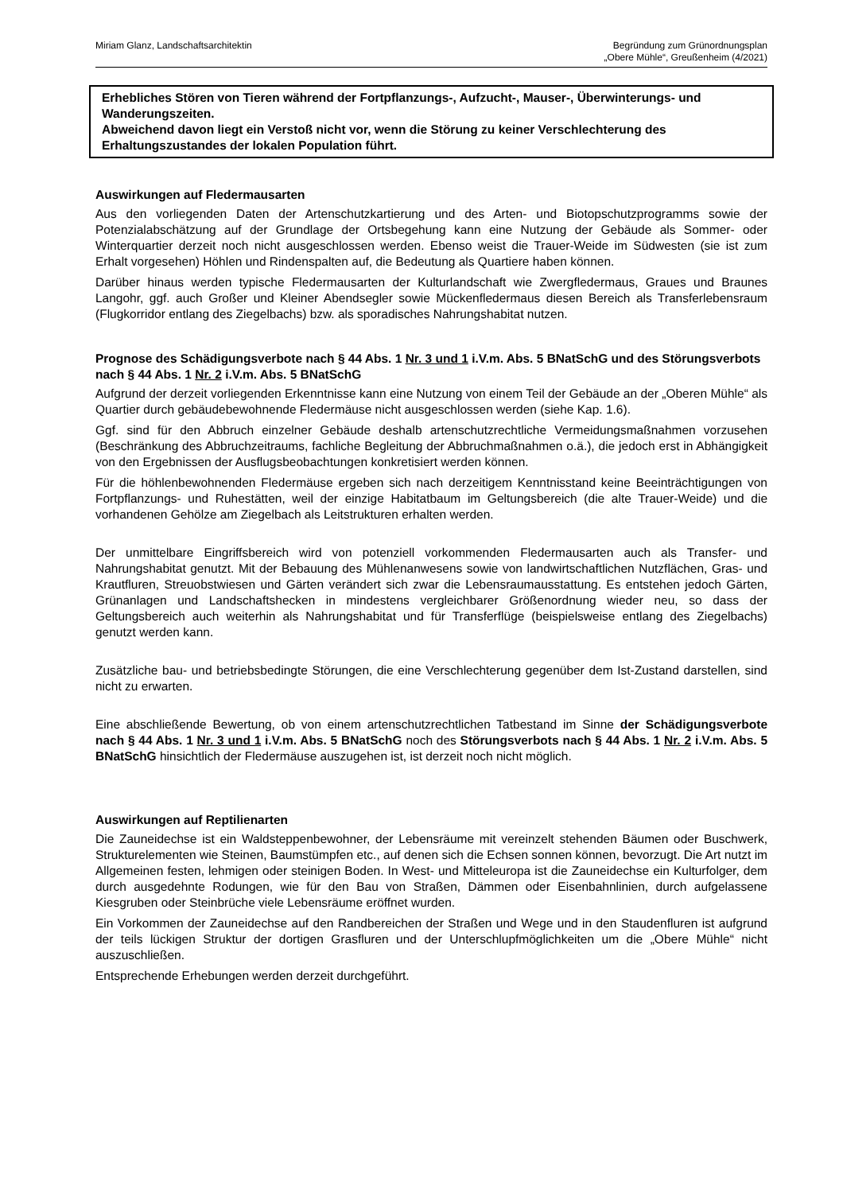Miriam Glanz, Landschaftsarchitektin
Begründung zum Grünordnungsplan
„Obere Mühle“, Greußenheim (4/2021)
Erhebliches Stören von Tieren während der Fortpflanzungs-, Aufzucht-, Mauser-, Überwinterungs- und Wanderungszeiten.
Abweichend davon liegt ein Verstoß nicht vor, wenn die Störung zu keiner Verschlechterung des Erhaltungszustandes der lokalen Population führt.
Auswirkungen auf Fledermausarten
Aus den vorliegenden Daten der Artenschutzkartierung und des Arten- und Biotopschutzprogramms sowie der Potenzialabschätzung auf der Grundlage der Ortsbegehung kann eine Nutzung der Gebäude als Sommer- oder Winterquartier derzeit noch nicht ausgeschlossen werden. Ebenso weist die Trauer-Weide im Südwesten (sie ist zum Erhalt vorgesehen) Höhlen und Rindenspalten auf, die Bedeutung als Quartiere haben können.
Darüber hinaus werden typische Fledermausarten der Kulturlandschaft wie Zwergfledermaus, Graues und Braunes Langohr, ggf. auch Großer und Kleiner Abendsegler sowie Mückenfledermaus diesen Bereich als Transferlebensraum (Flugkorridor entlang des Ziegelbachs) bzw. als sporadisches Nahrungshabitat nutzen.
Prognose des Schädigungsverbote nach § 44 Abs. 1 Nr. 3 und 1 i.V.m. Abs. 5 BNatSchG und des Störungsverbots nach § 44 Abs. 1 Nr. 2 i.V.m. Abs. 5 BNatSchG
Aufgrund der derzeit vorliegenden Erkenntnisse kann eine Nutzung von einem Teil der Gebäude an der „Oberen Mühle“ als Quartier durch gebäudebewohnende Fledermäuse nicht ausgeschlossen werden (siehe Kap. 1.6).
Ggf. sind für den Abbruch einzelner Gebäude deshalb artenschutzrechtliche Vermeidungsmaßnahmen vorzusehen (Beschränkung des Abbruchzeitraums, fachliche Begleitung der Abbruchmaßnahmen o.ä.), die jedoch erst in Abhängigkeit von den Ergebnissen der Ausflugsbeobachtungen konkretisiert werden können.
Für die höhlenbewohnenden Fledermäuse ergeben sich nach derzeitigem Kenntnisstand keine Beeinträchtigungen von Fortpflanzungs- und Ruhestätten, weil der einzige Habitatbaum im Geltungsbereich (die alte Trauer-Weide) und die vorhandenen Gehölze am Ziegelbach als Leitstrukturen erhalten werden.
Der unmittelbare Eingriffsbereich wird von potenziell vorkommenden Fledermausarten auch als Transfer- und Nahrungshabitat genutzt. Mit der Bebauung des Mühlenanwesens sowie von landwirtschaftlichen Nutzflächen, Gras- und Krautfluren, Streuobstwiesen und Gärten verändert sich zwar die Lebensraumausstattung. Es entstehen jedoch Gärten, Grünanlagen und Landschaftshecken in mindestens vergleichbarer Größenordnung wieder neu, so dass der Geltungsbereich auch weiterhin als Nahrungshabitat und für Transferflüge (beispielsweise entlang des Ziegelbachs) genutzt werden kann.
Zusätzliche bau- und betriebsbedingte Störungen, die eine Verschlechterung gegenüber dem Ist-Zustand darstellen, sind nicht zu erwarten.
Eine abschließende Bewertung, ob von einem artenschutzrechtlichen Tatbestand im Sinne der Schädigungsverbote nach § 44 Abs. 1 Nr. 3 und 1 i.V.m. Abs. 5 BNatSchG noch des Störungsverbots nach § 44 Abs. 1 Nr. 2 i.V.m. Abs. 5 BNatSchG hinsichtlich der Fledermäuse auszugehen ist, ist derzeit noch nicht möglich.
Auswirkungen auf Reptilienarten
Die Zauneidechse ist ein Waldsteppenbewohner, der Lebensräume mit vereinzelt stehenden Bäumen oder Buschwerk, Strukturelementen wie Steinen, Baumstümpfen etc., auf denen sich die Echsen sonnen können, bevorzugt. Die Art nutzt im Allgemeinen festen, lehmigen oder steinigen Boden. In West- und Mitteleuropa ist die Zauneidechse ein Kulturfolger, dem durch ausgedehnte Rodungen, wie für den Bau von Straßen, Dämmen oder Eisenbahnlinien, durch aufgelassene Kiesgruben oder Steinbrüche viele Lebensräume eröffnet wurden.
Ein Vorkommen der Zauneidechse auf den Randbereichen der Straßen und Wege und in den Staudenfluren ist aufgrund der teils lückigen Struktur der dortigen Grasfluren und der Unterschlupfmöglichkeiten um die „Obere Mühle“ nicht auszuschließen.
Entsprechende Erhebungen werden derzeit durchgeführt.